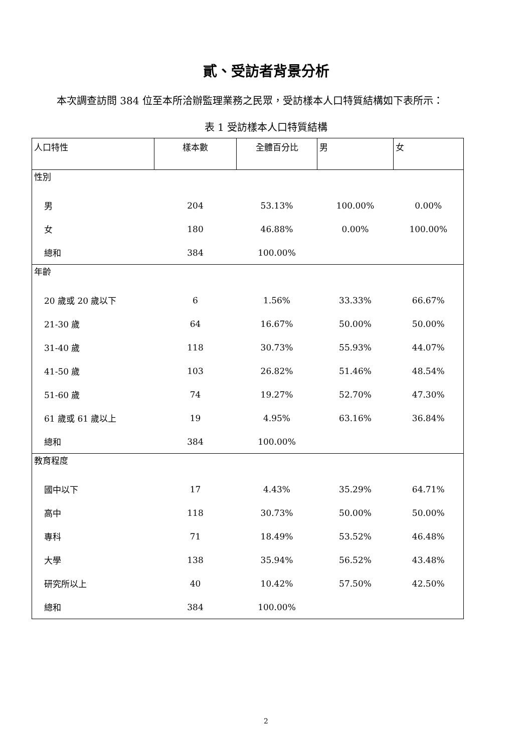貳、受訪者背景分析
本次調查訪問 384 位至本所洽辦監理業務之民眾，受訪樣本人口特質結構如下表所示：
表 1 受訪樣本人口特質結構
| 人口特性 | 樣本數 | 全體百分比 | 男 | 女 |
| --- | --- | --- | --- | --- |
| 性別 | | | | |
| 男 | 204 | 53.13% | 100.00% | 0.00% |
| 女 | 180 | 46.88% | 0.00% | 100.00% |
| 總和 | 384 | 100.00% | | |
| 年齡 | | | | |
| 20 歲或 20 歲以下 | 6 | 1.56% | 33.33% | 66.67% |
| 21-30 歲 | 64 | 16.67% | 50.00% | 50.00% |
| 31-40 歲 | 118 | 30.73% | 55.93% | 44.07% |
| 41-50 歲 | 103 | 26.82% | 51.46% | 48.54% |
| 51-60 歲 | 74 | 19.27% | 52.70% | 47.30% |
| 61 歲或 61 歲以上 | 19 | 4.95% | 63.16% | 36.84% |
| 總和 | 384 | 100.00% | | |
| 教育程度 | | | | |
| 國中以下 | 17 | 4.43% | 35.29% | 64.71% |
| 高中 | 118 | 30.73% | 50.00% | 50.00% |
| 專科 | 71 | 18.49% | 53.52% | 46.48% |
| 大學 | 138 | 35.94% | 56.52% | 43.48% |
| 研究所以上 | 40 | 10.42% | 57.50% | 42.50% |
| 總和 | 384 | 100.00% | | |
2